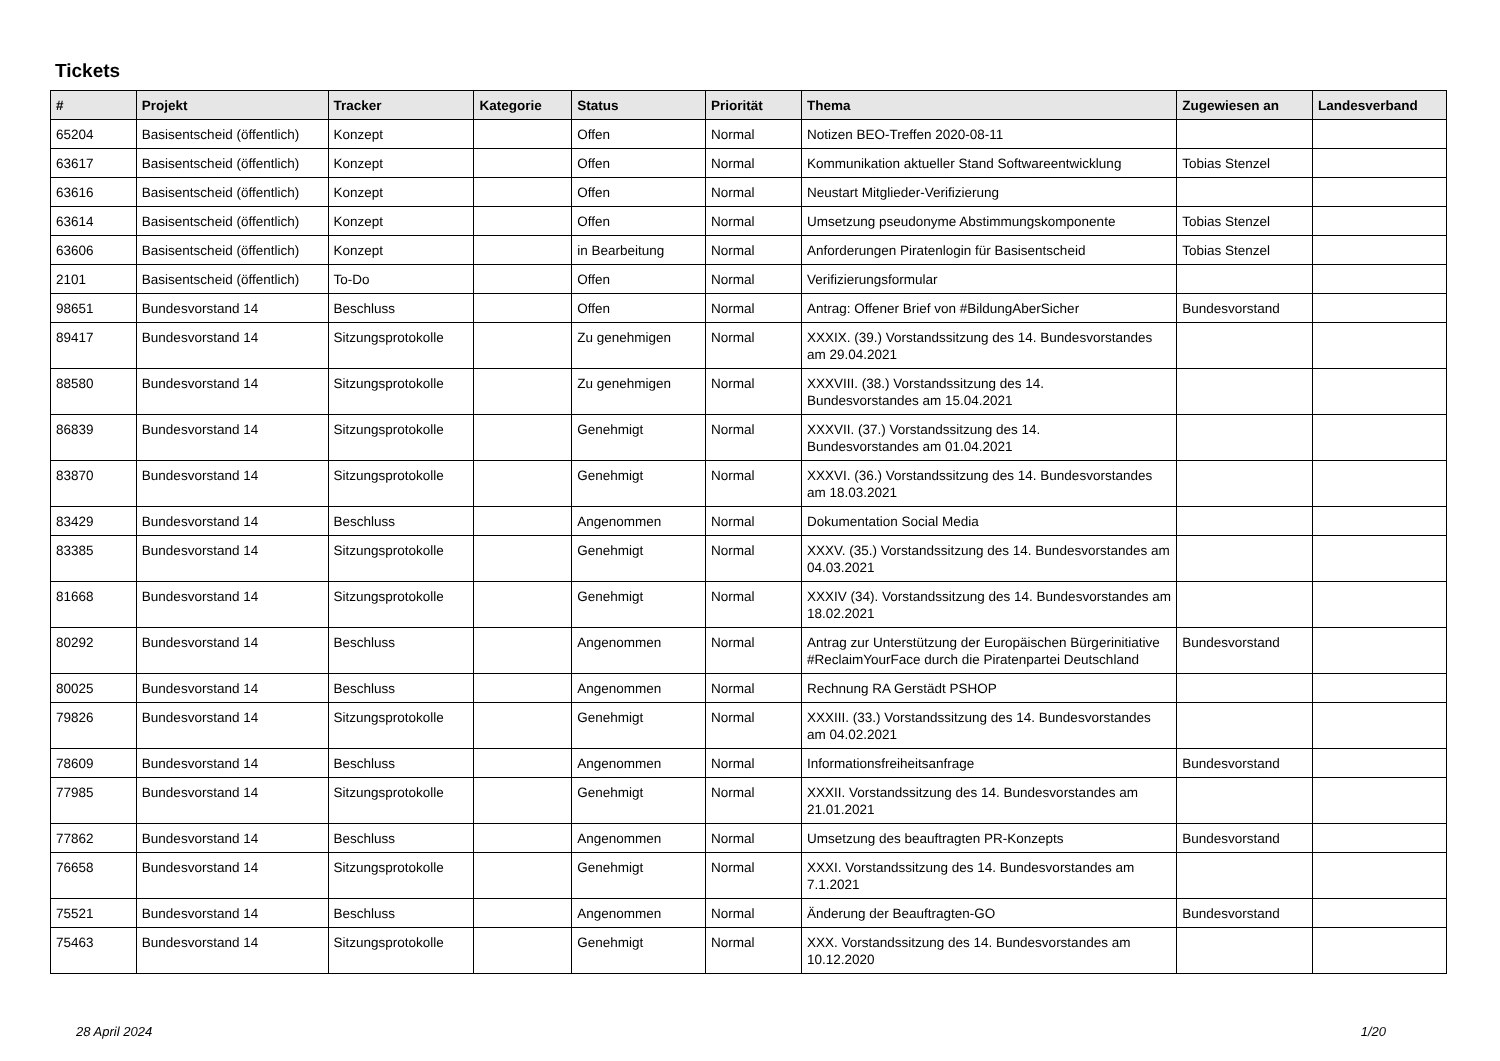Tickets
| # | Projekt | Tracker | Kategorie | Status | Priorität | Thema | Zugewiesen an | Landesverband |
| --- | --- | --- | --- | --- | --- | --- | --- | --- |
| 65204 | Basisentscheid (öffentlich) | Konzept | | Offen | Normal | Notizen BEO-Treffen 2020-08-11 | | |
| 63617 | Basisentscheid (öffentlich) | Konzept | | Offen | Normal | Kommunikation aktueller Stand Softwareentwicklung | Tobias Stenzel | |
| 63616 | Basisentscheid (öffentlich) | Konzept | | Offen | Normal | Neustart Mitglieder-Verifizierung | | |
| 63614 | Basisentscheid (öffentlich) | Konzept | | Offen | Normal | Umsetzung pseudonyme Abstimmungskomponente | Tobias Stenzel | |
| 63606 | Basisentscheid (öffentlich) | Konzept | | in Bearbeitung | Normal | Anforderungen Piratenlogin für Basisentscheid | Tobias Stenzel | |
| 2101 | Basisentscheid (öffentlich) | To-Do | | Offen | Normal | Verifizierungsformular | | |
| 98651 | Bundesvorstand 14 | Beschluss | | Offen | Normal | Antrag: Offener Brief von #BildungAberSicher | Bundesvorstand | |
| 89417 | Bundesvorstand 14 | Sitzungsprotokolle | | Zu genehmigen | Normal | XXXIX. (39.) Vorstandssitzung des 14. Bundesvorstandes am 29.04.2021 | | |
| 88580 | Bundesvorstand 14 | Sitzungsprotokolle | | Zu genehmigen | Normal | XXXVIII. (38.) Vorstandssitzung des 14. Bundesvorstandes am 15.04.2021 | | |
| 86839 | Bundesvorstand 14 | Sitzungsprotokolle | | Genehmigt | Normal | XXXVII. (37.) Vorstandssitzung des 14. Bundesvorstandes am 01.04.2021 | | |
| 83870 | Bundesvorstand 14 | Sitzungsprotokolle | | Genehmigt | Normal | XXXVI. (36.) Vorstandssitzung des 14. Bundesvorstandes am 18.03.2021 | | |
| 83429 | Bundesvorstand 14 | Beschluss | | Angenommen | Normal | Dokumentation Social Media | | |
| 83385 | Bundesvorstand 14 | Sitzungsprotokolle | | Genehmigt | Normal | XXXV. (35.) Vorstandssitzung des 14. Bundesvorstandes am 04.03.2021 | | |
| 81668 | Bundesvorstand 14 | Sitzungsprotokolle | | Genehmigt | Normal | XXXIV (34). Vorstandssitzung des 14. Bundesvorstandes am 18.02.2021 | | |
| 80292 | Bundesvorstand 14 | Beschluss | | Angenommen | Normal | Antrag zur Unterstützung der Europäischen Bürgerinitiative #ReclaimYourFace durch die Piratenpartei Deutschland | Bundesvorstand | |
| 80025 | Bundesvorstand 14 | Beschluss | | Angenommen | Normal | Rechnung RA Gerstädt PSHOP | | |
| 79826 | Bundesvorstand 14 | Sitzungsprotokolle | | Genehmigt | Normal | XXXIII. (33.) Vorstandssitzung des 14. Bundesvorstandes am 04.02.2021 | | |
| 78609 | Bundesvorstand 14 | Beschluss | | Angenommen | Normal | Informationsfreiheitsanfrage | Bundesvorstand | |
| 77985 | Bundesvorstand 14 | Sitzungsprotokolle | | Genehmigt | Normal | XXXII. Vorstandssitzung des 14. Bundesvorstandes am 21.01.2021 | | |
| 77862 | Bundesvorstand 14 | Beschluss | | Angenommen | Normal | Umsetzung des beauftragten PR-Konzepts | Bundesvorstand | |
| 76658 | Bundesvorstand 14 | Sitzungsprotokolle | | Genehmigt | Normal | XXXI. Vorstandssitzung des 14. Bundesvorstandes am 7.1.2021 | | |
| 75521 | Bundesvorstand 14 | Beschluss | | Angenommen | Normal | Änderung der Beauftragten-GO | Bundesvorstand | |
| 75463 | Bundesvorstand 14 | Sitzungsprotokolle | | Genehmigt | Normal | XXX. Vorstandssitzung des 14. Bundesvorstandes am 10.12.2020 | | |
28 April 2024 1/20